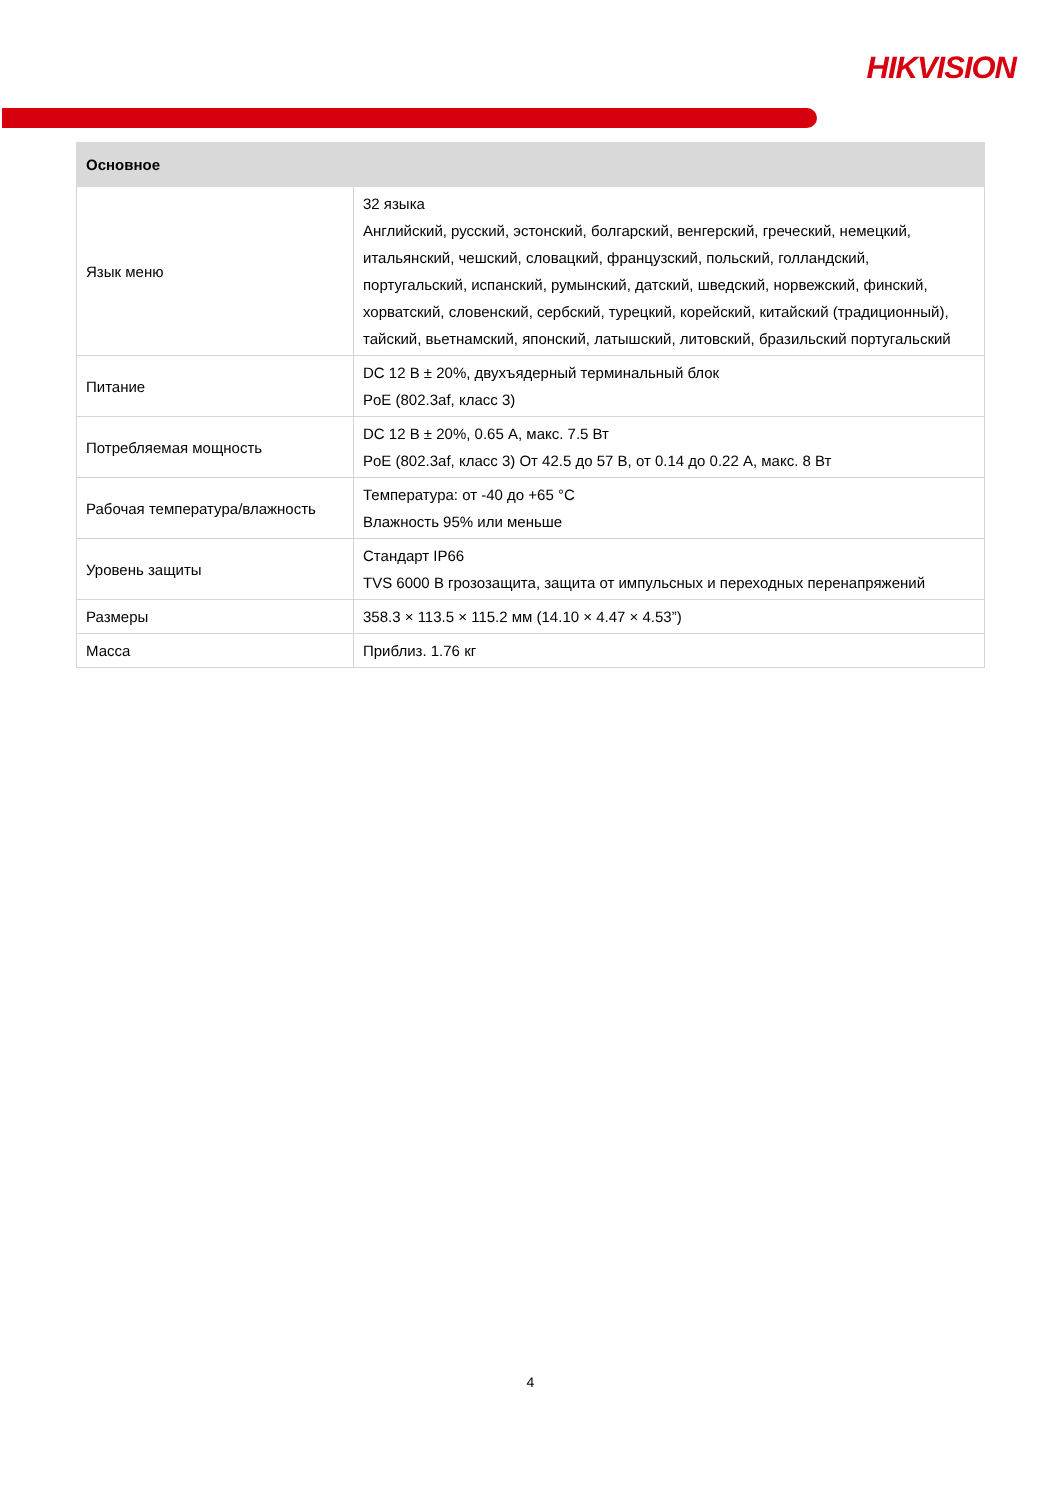HIKVISION
| Основное | |
| --- | --- |
| Язык меню | 32 языка Английский, русский, эстонский, болгарский, венгерский, греческий, немецкий, итальянский, чешский, словацкий, французский, польский, голландский, португальский, испанский, румынский, датский, шведский, норвежский, финский, хорватский, словенский, сербский, турецкий, корейский, китайский (традиционный), тайский, вьетнамский, японский, латышский, литовский, бразильский португальский |
| Питание | DC 12 В ± 20%, двухъядерный терминальный блок PoE (802.3af, класс 3) |
| Потребляемая мощность | DC 12 В ± 20%, 0.65 А, макс. 7.5 Вт PoE (802.3af, класс 3) От 42.5 до 57 В, от 0.14 до 0.22 А, макс. 8 Вт |
| Рабочая температура/влажность | Температура: от -40 до +65 °C Влажность 95% или меньше |
| Уровень защиты | Стандарт IP66 TVS 6000 В грозозащита, защита от импульсных и переходных перенапряжений |
| Размеры | 358.3 × 113.5 × 115.2 мм (14.10 × 4.47 × 4.53”) |
| Масса | Приблиз. 1.76 кг |
4